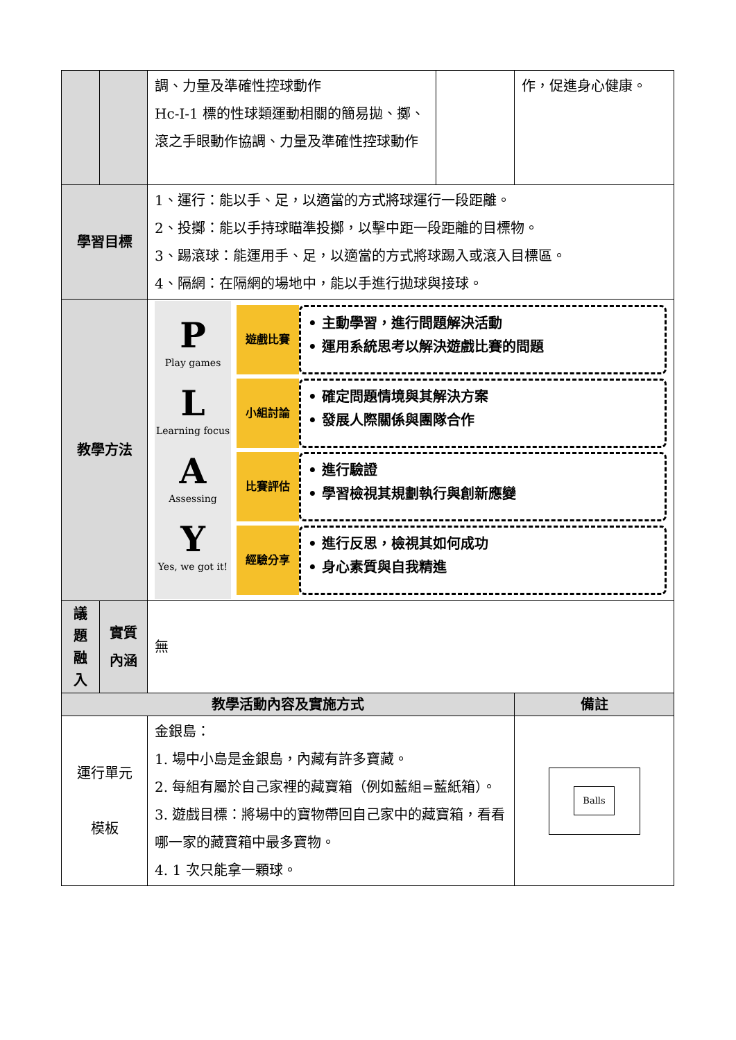| | | 調、力量及準確性控球動作 Hc-Ⅰ-1 標的性球類運動相關的簡易拋、擲、滾之手眼動作協調、力量及準確性控球動作 | | 作，促進身心健康。 |
| 學習目標 | | 1、運行：能以手、足，以適當的方式將球運行一段距離。 2、投擲：能以手持球瞄準投擲，以擊中距一段距離的目標物。 3、踢滾球：能運用手、足，以適當的方式將球踢入或滾入目標區。 4、隔網：在隔網的場地中，能以手進行拋球與接球。 | | |
| 教學方法 | | P Play games L Learning focus A Assessing Y Yes, we got it! 遊戲比賽 • 主動學習，進行問題解決活動 • 運用系統思考以解決遊戲比賽的問題 小組討論 • 確定問題情境與其解決方案 • 發展人際關係與團隊合作 比賽評估 • 進行驗證 • 學習檢視其規劃執行與創新應變 經驗分享 • 進行反思，檢視其如何成功 • 身心素質與自我精進 | | |
| 議 題 融 入 | 實質內涵 | 無 | | |
| 教學活動內容及實施方式 | | | | 備註 |
| 運行單元 模板 | | 金銀島： 1. 場中小島是金銀島，內藏有許多寶藏。 2. 每組有屬於自己家裡的藏寶箱（例如藍組=藍紙箱）。 3. 遊戲目標：將場中的寶物帶回自己家中的藏寶箱，看看哪一家的藏寶箱中最多寶物。 4. 1 次只能拿一顆球。 | | Balls |